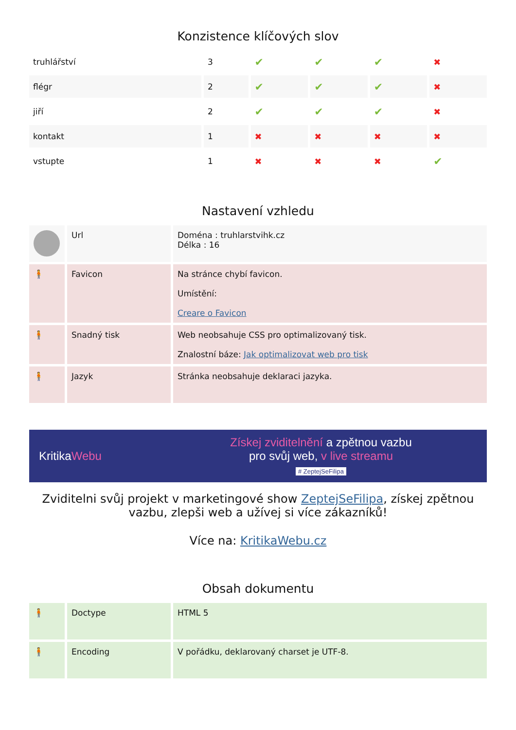Konzistence klíčových slov
| truhlářství | 3 | ✔ | ✔ | ✔ | ✖ |
| flégr | 2 | ✔ | ✔ | ✔ | ✖ |
| jiří | 2 | ✔ | ✔ | ✔ | ✖ |
| kontakt | 1 | ✖ | ✖ | ✖ | ✖ |
| vstupte | 1 | ✖ | ✖ | ✖ | ✔ |
Nastavení vzhledu
| | Url | Doména : truhlarstvihk.cz Délka : 16 |
| 🧍 | Favicon | Na stránce chybí favicon. Umístění: Creare o Favicon |
| 🧍 | Snadný tisk | Web neobsahuje CSS pro optimalizovaný tisk. Znalostní báze: Jak optimalizovat web pro tisk |
| 🧍 | Jazyk | Stránka neobsahuje deklaraci jazyka. |
KritikaWebu
Získej zviditelnění a zpětnou vazbu
pro svůj web, v live streamu
# ZeptejSeFilipa
Zviditelni svůj projekt v marketingové show ZeptejSeFilipa, získej zpětnou vazbu, zlepši web a užívej si více zákazníků!
Více na: KritikaWebu.cz
Obsah dokumentu
| 🧍 | Doctype | HTML 5 |
| 🧍 | Encoding | V pořádku, deklarovaný charset je UTF-8. |